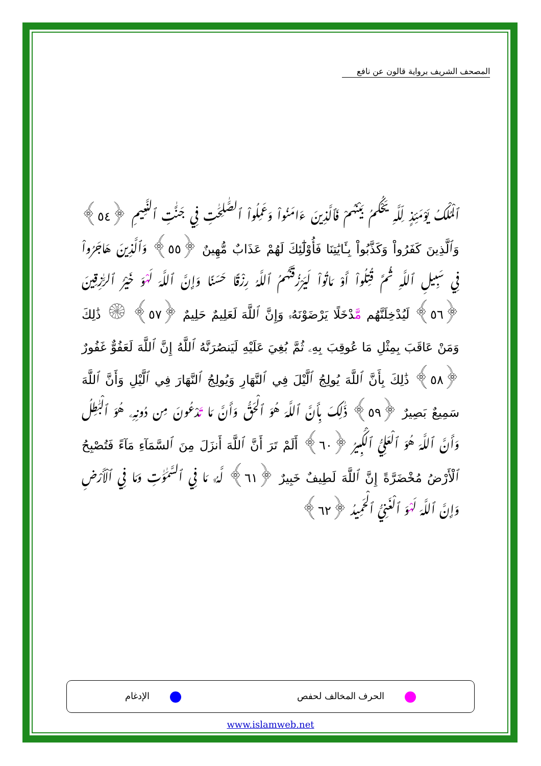المصحف الشريف برواية قالون عن نافع
ٱلْمُلْكُ يَوْمَئِذٍ لِّلَّهِ يَحْكُمُ بَيْنَهُمْ فَٱلَّذِينَ ءَامَنُواْ وَعَمِلُواْ ٱلصَّٰلِحَٰتِ فِي جَنَّٰتِ ٱلنَّعِيمِ ﴿٥٤﴾ وَٱلَّذِينَ كَفَرُواْ وَكَذَّبُواْ بِـَٔايَٰتِنَا فَأُوْلَٰٓئِكَ لَهُمْ عَذَابٌ مُّهِينٌ ﴿٥٥﴾ وَٱلَّذِينَ هَاجَرُواْ فِي سَبِيلِ ٱللَّهِ ثُمَّ قُتِلُواْ أَوْ مَاتُواْ لَيَرْزُقَنَّهُمُ ٱللَّهُ رِزْقًا حَسَنًا وَإِنَّ ٱللَّهَ لَهْوَ خَيْرُ ٱلرَّٰزِقِينَ ﴿٥٦﴾ لَيُدْخِلَنَّهُم مَّدْخَلًا يَرْضَوْنَهُۥ وَإِنَّ ٱللَّهَ لَعَلِيمٌ حَلِيمٌ ﴿٥٧﴾ ۞ ذَٰلِكَ وَمَنْ عَاقَبَ بِمِثْلِ مَا عُوقِبَ بِهِۦ ثُمَّ بُغِيَ عَلَيْهِ لَيَنصُرَنَّهُ ٱللَّهُ إِنَّ ٱللَّهَ لَعَفُوٌّ غَفُورٌ ﴿٥٨﴾ ذَٰلِكَ بِأَنَّ ٱللَّهَ يُولِجُ ٱلَّيْلَ فِي ٱلنَّهَارِ وَيُولِجُ ٱلنَّهَارَ فِي ٱلَّيْلِ وَأَنَّ ٱللَّهَ سَمِيعٌ بَصِيرٌ ﴿٥٩﴾ ذَٰلِكَ بِأَنَّ ٱللَّهَ هُوَ ٱلْحَقُّ وَأَنَّ مَا تَدْعُونَ مِن دُونِهِۦ هُوَ ٱلْبَٰطِلُ وَأَنَّ ٱللَّهَ هُوَ ٱلْعَلِيُّ ٱلْكَبِيرُ ﴿٦٠﴾ أَلَمْ تَرَ أَنَّ ٱللَّهَ أَنزَلَ مِنَ ٱلسَّمَآءِ مَآءً فَتُصْبِحُ ٱلْأَرْضُ مُخْضَرَّةً إِنَّ ٱللَّهَ لَطِيفٌ خَبِيرٌ ﴿٦١﴾ لَّهُۥ مَا فِي ٱلسَّمَٰوَٰتِ وَمَا فِي ٱلْأَرْضِ وَإِنَّ ٱللَّهَ لَهْوَ ٱلْغَنِيُّ ٱلْحَمِيدُ ﴿٦٢﴾
الحرف المخالف لحفص الإدغام
www.islamweb.net